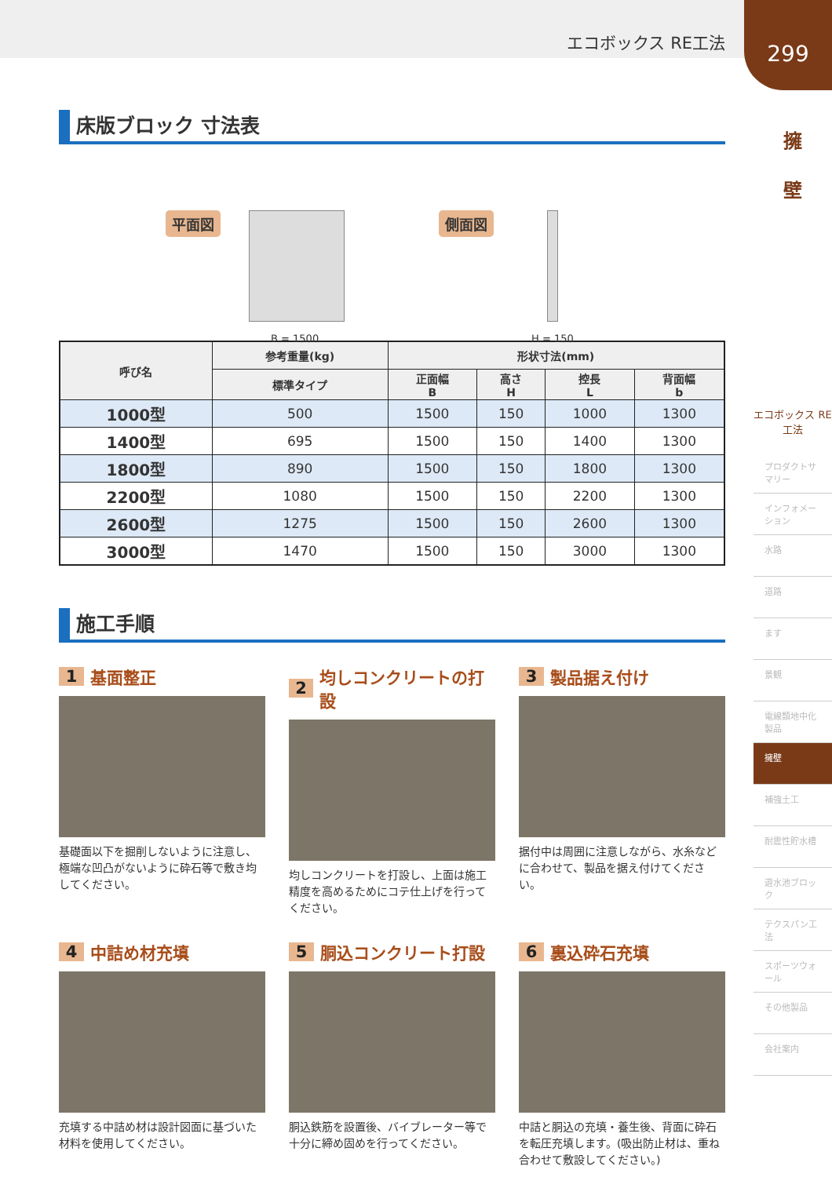エコボックス RE工法
299
擁
壁
エコボックス RE工法
プロダクトサマリー
インフォメーション
水路
道路
ます
景観
電線類地中化製品
擁壁
補強土工
耐震性貯水槽
遊水池ブロック
テクスパン工法
スポーツウォール
その他製品
会社案内
床版ブロック 寸法表
平面図
B = 1500
側面図
H = 150
| 呼び名 | 参考重量(kg) | 形状寸法(mm) | | | |
| --- | --- | --- | --- | --- | --- |
| | 標準タイプ | 正面幅 B | 高さ H | 控長 L | 背面幅 b |
| 1000型 | 500 | 1500 | 150 | 1000 | 1300 |
| 1400型 | 695 | 1500 | 150 | 1400 | 1300 |
| 1800型 | 890 | 1500 | 150 | 1800 | 1300 |
| 2200型 | 1080 | 1500 | 150 | 2200 | 1300 |
| 2600型 | 1275 | 1500 | 150 | 2600 | 1300 |
| 3000型 | 1470 | 1500 | 150 | 3000 | 1300 |
施工手順
1 基面整正
基礎面以下を掘削しないように注意し、極端な凹凸がないように砕石等で敷き均してください。
2 均しコンクリートの打設
均しコンクリートを打設し、上面は施工精度を高めるためにコテ仕上げを行ってください。
3 製品据え付け
据付中は周囲に注意しながら、水糸などに合わせて、製品を据え付けてください。
4 中詰め材充填
充填する中詰め材は設計図面に基づいた材料を使用してください。
5 胴込コンクリート打設
胴込鉄筋を設置後、バイブレーター等で十分に締め固めを行ってください。
6 裏込砕石充填
中詰と胴込の充填・養生後、背面に砕石を転圧充填します。(吸出防止材は、重ね合わせて敷設してください。)